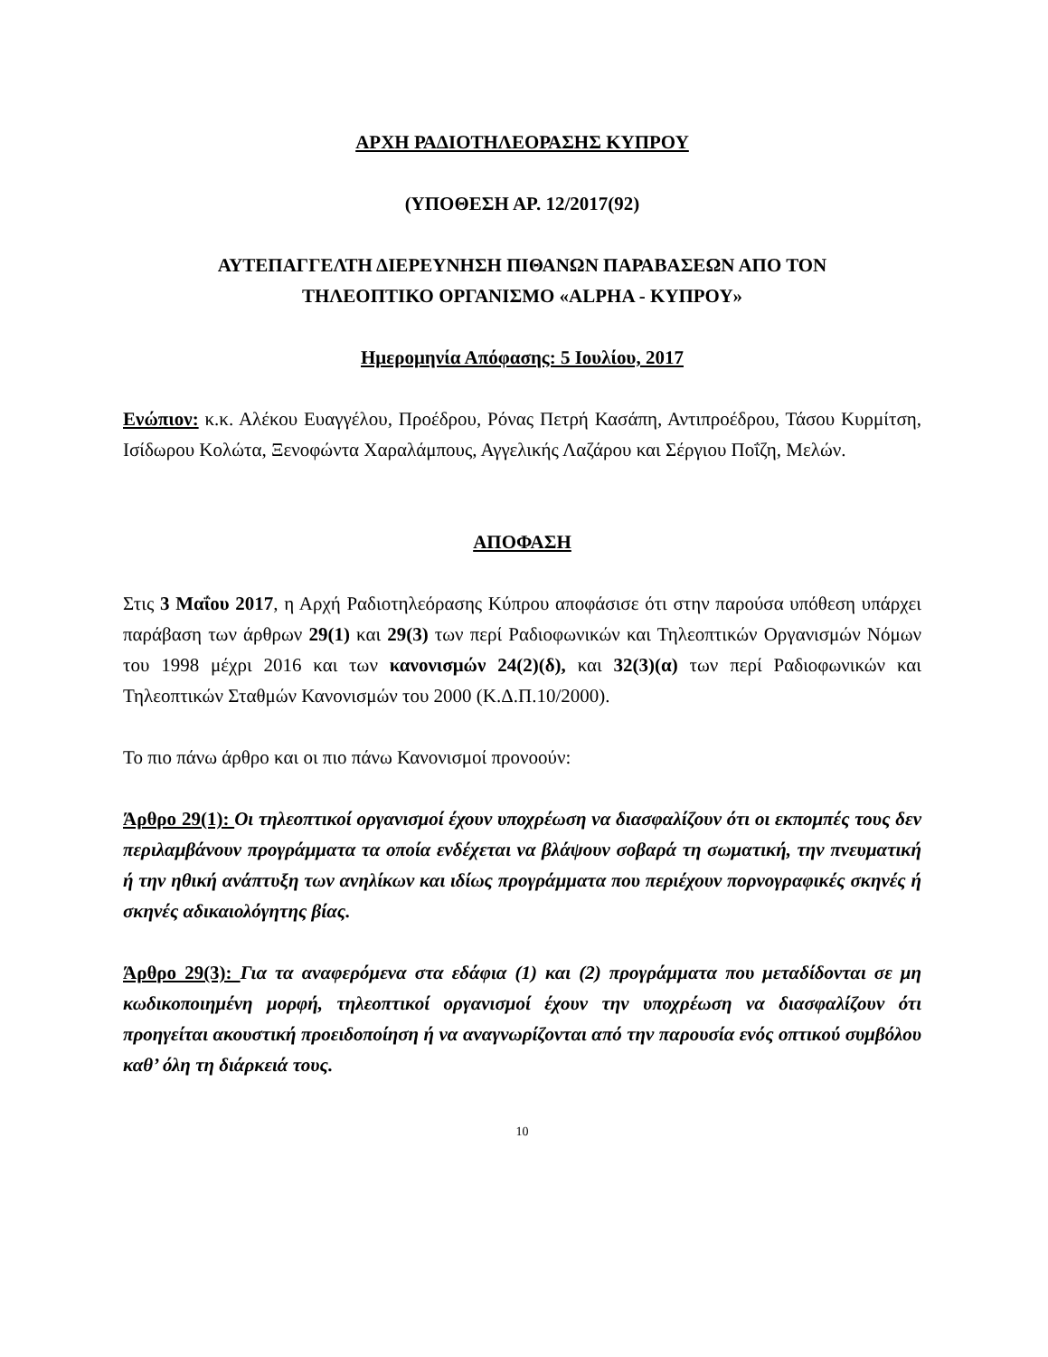ΑΡΧΗ ΡΑΔΙΟΤΗΛΕΟΡΑΣΗΣ ΚΥΠΡΟΥ
(ΥΠΟΘΕΣΗ ΑΡ. 12/2017(92)
ΑΥΤΕΠΑΓΓΕΛΤΗ ΔΙΕΡΕΥΝΗΣΗ ΠΙΘΑΝΩΝ ΠΑΡΑΒΑΣΕΩΝ ΑΠΟ ΤΟΝ
ΤΗΛΕΟΠΤΙΚΟ ΟΡΓΑΝΙΣΜΟ «ALPHA - ΚΥΠΡΟΥ»
Ημερομηνία Απόφασης: 5 Ιουλίου, 2017
Ενώπιον: κ.κ. Αλέκου Ευαγγέλου, Προέδρου, Ρόνας Πετρή Κασάπη, Αντιπροέδρου, Τάσου Κυρμίτση, Ισίδωρου Κολώτα, Ξενοφώντα Χαραλάμπους, Αγγελικής Λαζάρου και Σέργιου Ποΐζη, Μελών.
ΑΠΟΦΑΣΗ
Στις 3 Μαΐου 2017, η Αρχή Ραδιοτηλεόρασης Κύπρου αποφάσισε ότι στην παρούσα υπόθεση υπάρχει παράβαση των άρθρων 29(1) και 29(3) των περί Ραδιοφωνικών και Τηλεοπτικών Οργανισμών Νόμων του 1998 μέχρι 2016 και των κανονισμών 24(2)(δ), και 32(3)(α) των περί Ραδιοφωνικών και Τηλεοπτικών Σταθμών Κανονισμών του 2000 (Κ.Δ.Π.10/2000).
Το πιο πάνω άρθρο και οι πιο πάνω Κανονισμοί προνοούν:
Άρθρο 29(1): Οι τηλεοπτικοί οργανισμοί έχουν υποχρέωση να διασφαλίζουν ότι οι εκπομπές τους δεν περιλαμβάνουν προγράμματα τα οποία ενδέχεται να βλάψουν σοβαρά τη σωματική, την πνευματική ή την ηθική ανάπτυξη των ανηλίκων και ιδίως προγράμματα που περιέχουν πορνογραφικές σκηνές ή σκηνές αδικαιολόγητης βίας.
Άρθρο 29(3): Για τα αναφερόμενα στα εδάφια (1) και (2) προγράμματα που μεταδίδονται σε μη κωδικοποιημένη μορφή, τηλεοπτικοί οργανισμοί έχουν την υποχρέωση να διασφαλίζουν ότι προηγείται ακουστική προειδοποίηση ή να αναγνωρίζονται από την παρουσία ενός οπτικού συμβόλου καθ’ όλη τη διάρκειά τους.
10